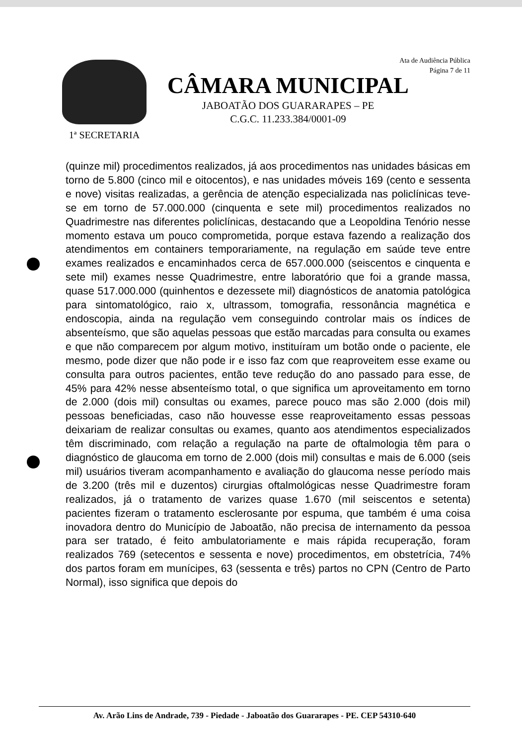1ª SECRETARIA
Ata de Audiência Pública
Página 7 de 11
CÂMARA MUNICIPAL
JABOATÃO DOS GUARARAPES – PE
C.G.C. 11.233.384/0001-09
(quinze mil) procedimentos realizados, já aos procedimentos nas unidades básicas em torno de 5.800 (cinco mil e oitocentos), e nas unidades móveis 169 (cento e sessenta e nove) visitas realizadas, a gerência de atenção especializada nas policlínicas teve-se em torno de 57.000.000 (cinquenta e sete mil) procedimentos realizados no Quadrimestre nas diferentes policlínicas, destacando que a Leopoldina Tenório nesse momento estava um pouco comprometida, porque estava fazendo a realização dos atendimentos em containers temporariamente, na regulação em saúde teve entre exames realizados e encaminhados cerca de 657.000.000 (seiscentos e cinquenta e sete mil) exames nesse Quadrimestre, entre laboratório que foi a grande massa, quase 517.000.000 (quinhentos e dezessete mil) diagnósticos de anatomia patológica para sintomatológico, raio x, ultrassom, tomografia, ressonância magnética e endoscopia, ainda na regulação vem conseguindo controlar mais os índices de absenteísmo, que são aquelas pessoas que estão marcadas para consulta ou exames e que não comparecem por algum motivo, instituíram um botão onde o paciente, ele mesmo, pode dizer que não pode ir e isso faz com que reaproveitem esse exame ou consulta para outros pacientes, então teve redução do ano passado para esse, de 45% para 42% nesse absenteísmo total, o que significa um aproveitamento em torno de 2.000 (dois mil) consultas ou exames, parece pouco mas são 2.000 (dois mil) pessoas beneficiadas, caso não houvesse esse reaproveitamento essas pessoas deixariam de realizar consultas ou exames, quanto aos atendimentos especializados têm discriminado, com relação a regulação na parte de oftalmologia têm para o diagnóstico de glaucoma em torno de 2.000 (dois mil) consultas e mais de 6.000 (seis mil) usuários tiveram acompanhamento e avaliação do glaucoma nesse período mais de 3.200 (três mil e duzentos) cirurgias oftalmológicas nesse Quadrimestre foram realizados, já o tratamento de varizes quase 1.670 (mil seiscentos e setenta) pacientes fizeram o tratamento esclerosante por espuma, que também é uma coisa inovadora dentro do Município de Jaboatão, não precisa de internamento da pessoa para ser tratado, é feito ambulatoriamente e mais rápida recuperação, foram realizados 769 (setecentos e sessenta e nove) procedimentos, em obstetrícia, 74% dos partos foram em munícipes, 63 (sessenta e três) partos no CPN (Centro de Parto Normal), isso significa que depois do
Av. Arão Lins de Andrade, 739 - Piedade - Jaboatão dos Guararapes - PE. CEP 54310-640